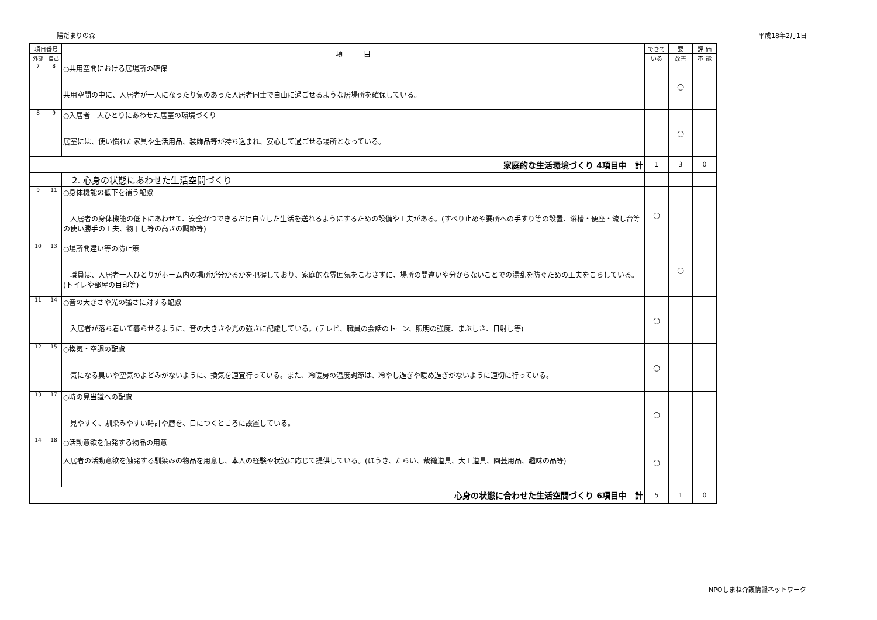陽だまりの森 平成18年2月1日
| 項目番号 | | 項 目 | できて | 要 | 評 価 |
| --- | --- | --- | --- | --- | --- |
| 外部 | 自己 | | いる | 改善 | 不 能 |
| 7 | 8 | ○共用空間における居場所の確保 共用空間の中に、入居者が一人になったり気のあった入居者同士で自由に過ごせるような居場所を確保している。 | | ○ | |
| 8 | 9 | ○入居者一人ひとりにあわせた居室の環境づくり 居室には、使い慣れた家具や生活用品、装飾品等が持ち込まれ、安心して過ごせる場所となっている。 | | ○ | |
| 家庭的な生活環境づくり 4項目中 計 | | | 1 | 3 | 0 |
| | | 2. 心身の状態にあわせた生活空間づくり | | | |
| 9 | 11 | ○身体機能の低下を補う配慮 入居者の身体機能の低下にあわせて、安全かつできるだけ自立した生活を送れるようにするための設備や工夫がある。(すべり止めや要所への手すり等の設置、浴槽・便座・流し台等の使い勝手の工夫、物干し等の高さの調節等) | ○ | | |
| 10 | 13 | ○場所間違い等の防止策 職員は、入居者一人ひとりがホーム内の場所が分かるかを把握しており、家庭的な雰囲気をこわさずに、場所の間違いや分からないことでの混乱を防ぐための工夫をこらしている。(トイレや部屋の目印等) | | ○ | |
| 11 | 14 | ○音の大きさや光の強さに対する配慮 入居者が落ち着いて暮らせるように、音の大きさや光の強さに配慮している。(テレビ、職員の会話のトーン、照明の強度、まぶしさ、日射し等) | ○ | | |
| 12 | 15 | ○換気・空調の配慮 気になる臭いや空気のよどみがないように、換気を適宜行っている。また、冷暖房の温度調節は、冷やし過ぎや暖め過ぎがないように適切に行っている。 | ○ | | |
| 13 | 17 | ○時の見当識への配慮 見やすく、馴染みやすい時計や暦を、目につくところに設置している。 | ○ | | |
| 14 | 18 | ○活動意欲を触発する物品の用意 入居者の活動意欲を触発する馴染みの物品を用意し、本人の経験や状況に応じて提供している。(ほうき、たらい、裁縫道具、大工道具、園芸用品、趣味の品等) | ○ | | |
| 心身の状態に合わせた生活空間づくり 6項目中 計 | | | 5 | 1 | 0 |
NPOしまね介護情報ネットワーク